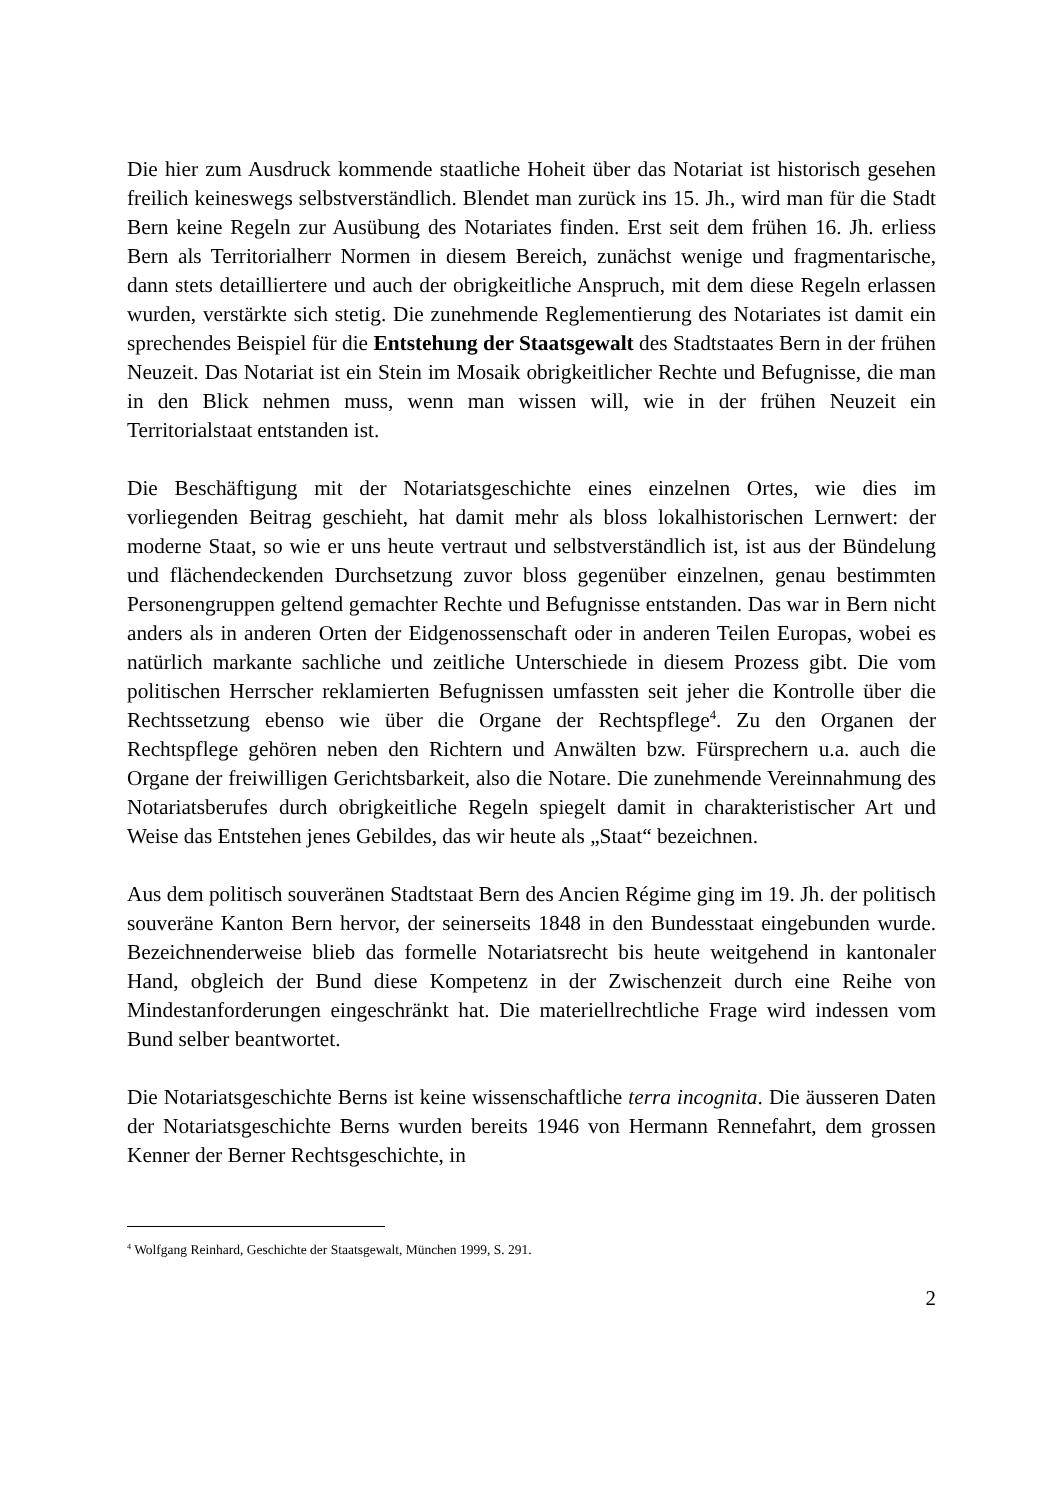Die hier zum Ausdruck kommende staatliche Hoheit über das Notariat ist historisch gesehen freilich keineswegs selbstverständlich. Blendet man zurück ins 15. Jh., wird man für die Stadt Bern keine Regeln zur Ausübung des Notariates finden. Erst seit dem frühen 16. Jh. erliess Bern als Territorialherr Normen in diesem Bereich, zunächst wenige und fragmentarische, dann stets detailliertere und auch der obrigkeitliche Anspruch, mit dem diese Regeln erlassen wurden, verstärkte sich stetig. Die zunehmende Reglementierung des Notariates ist damit ein sprechendes Beispiel für die Entstehung der Staatsgewalt des Stadtstaates Bern in der frühen Neuzeit. Das Notariat ist ein Stein im Mosaik obrigkeitlicher Rechte und Befugnisse, die man in den Blick nehmen muss, wenn man wissen will, wie in der frühen Neuzeit ein Territorialstaat entstanden ist.
Die Beschäftigung mit der Notariatsgeschichte eines einzelnen Ortes, wie dies im vorliegenden Beitrag geschieht, hat damit mehr als bloss lokalhistorischen Lernwert: der moderne Staat, so wie er uns heute vertraut und selbstverständlich ist, ist aus der Bündelung und flächendeckenden Durchsetzung zuvor bloss gegenüber einzelnen, genau bestimmten Personengruppen geltend gemachter Rechte und Befugnisse entstanden. Das war in Bern nicht anders als in anderen Orten der Eidgenossenschaft oder in anderen Teilen Europas, wobei es natürlich markante sachliche und zeitliche Unterschiede in diesem Prozess gibt. Die vom politischen Herrscher reklamierten Befugnissen umfassten seit jeher die Kontrolle über die Rechtssetzung ebenso wie über die Organe der Rechtspflege<sup>4</sup>. Zu den Organen der Rechtspflege gehören neben den Richtern und Anwälten bzw. Fürsprechern u.a. auch die Organe der freiwilligen Gerichtsbarkeit, also die Notare. Die zunehmende Vereinnahmung des Notariatsberufes durch obrigkeitliche Regeln spiegelt damit in charakteristischer Art und Weise das Entstehen jenes Gebildes, das wir heute als „Staat“ bezeichnen.
Aus dem politisch souveränen Stadtstaat Bern des Ancien Régime ging im 19. Jh. der politisch souveräne Kanton Bern hervor, der seinerseits 1848 in den Bundesstaat eingebunden wurde. Bezeichnenderweise blieb das formelle Notariatsrecht bis heute weitgehend in kantonaler Hand, obgleich der Bund diese Kompetenz in der Zwischenzeit durch eine Reihe von Mindestanforderungen eingeschränkt hat. Die materiellrechtliche Frage wird indessen vom Bund selber beantwortet.
Die Notariatsgeschichte Berns ist keine wissenschaftliche terra incognita. Die äusseren Daten der Notariatsgeschichte Berns wurden bereits 1946 von Hermann Rennefahrt, dem grossen Kenner der Berner Rechtsgeschichte, in
<sup>4</sup> Wolfgang Reinhard, Geschichte der Staatsgewalt, München 1999, S. 291.
2